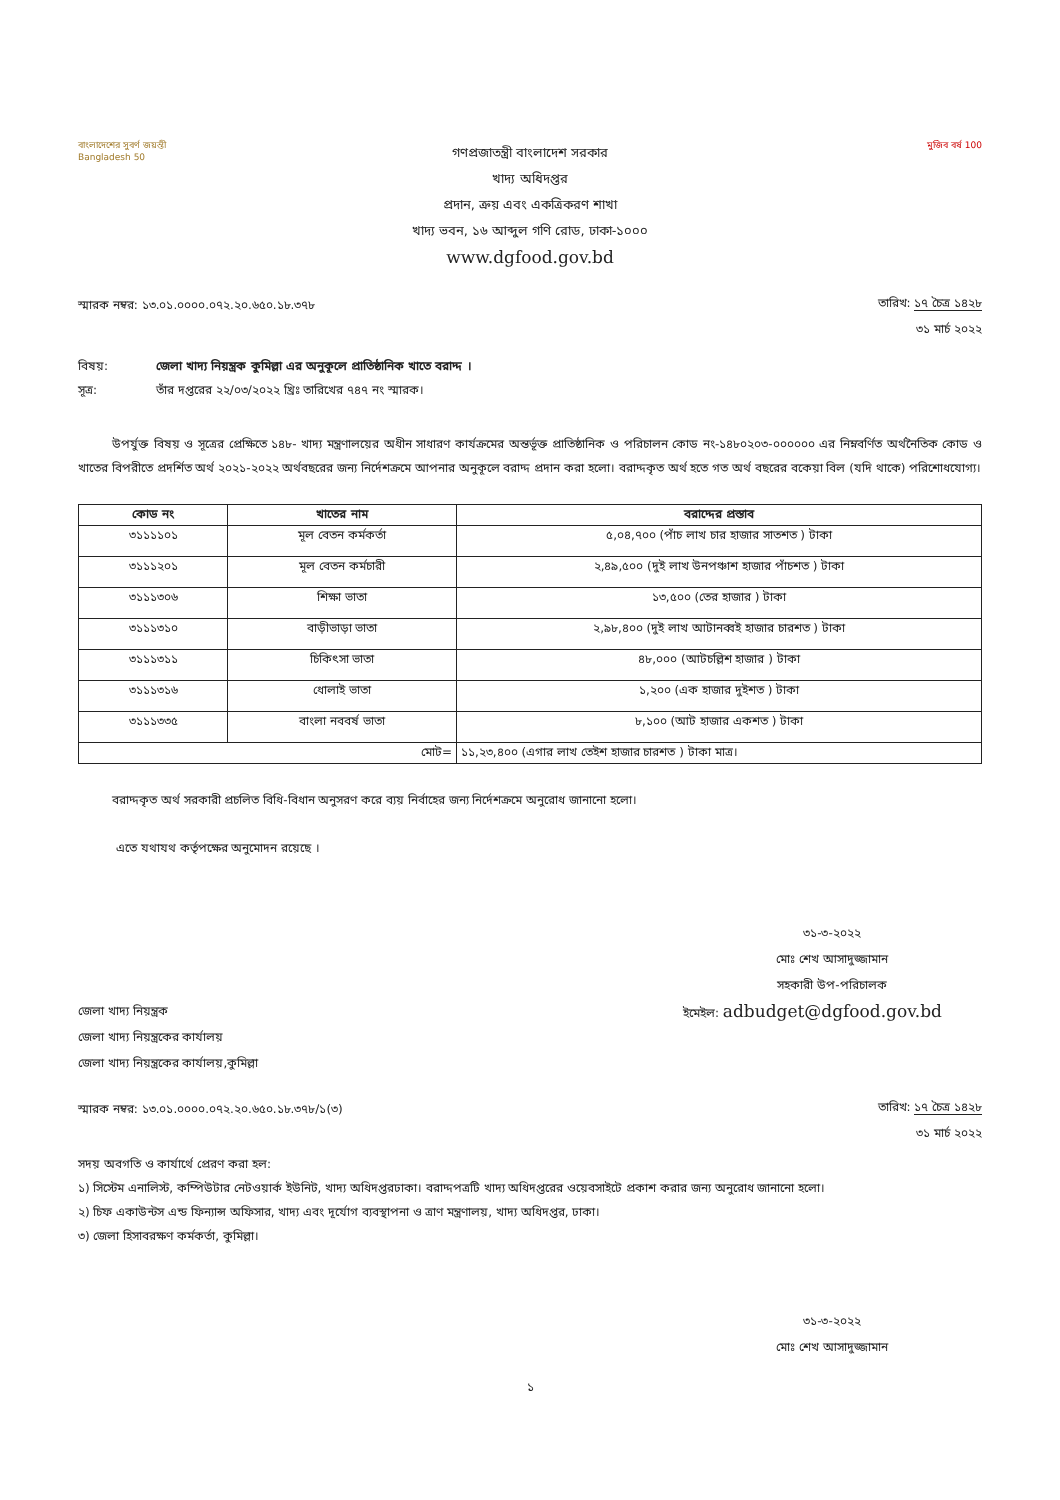বাংলাদেশের সুবর্ণ জয়ন্তী
Bangladesh 50
গণপ্রজাতন্ত্রী বাংলাদেশ সরকার
খাদ্য অধিদপ্তর
প্রদান, ক্রয় এবং একত্রিকরণ শাখা
খাদ্য ভবন, ১৬ আব্দুল গণি রোড, ঢাকা-১০০০
www.dgfood.gov.bd
মুজিব বর্ষ 100
স্মারক নম্বর: ১৩.০১.০০০০.০৭২.২০.৬৫০.১৮.৩৭৮
তারিখ: ১৭ চৈত্র ১৪২৮
৩১ মার্চ ২০২২
বিষয়: জেলা খাদ্য নিয়ন্ত্রক কুমিল্লা এর অনুকূলে প্রাতিষ্ঠানিক খাতে বরাদ্দ ।
সূত্র: তাঁর দপ্তরের ২২/০৩/২০২২ খ্রিঃ তারিখের ৭৪৭ নং স্মারক।
উপর্যুক্ত বিষয় ও সূত্রের প্রেক্ষিতে ১৪৮- খাদ্য মন্ত্রণালয়ের অধীন সাধারণ কার্যক্রমের অন্তর্ভূক্ত প্রাতিষ্ঠানিক ও পরিচালন কোড নং-১৪৮০২০৩-০০০০০০ এর নিম্নবর্ণিত অর্থনৈতিক কোড ও খাতের বিপরীতে প্রদর্শিত অর্থ ২০২১-২০২২ অর্থবছরের জন্য নির্দেশক্রমে আপনার অনুকূলে বরাদ্দ প্রদান করা হলো। বরাদ্দকৃত অর্থ হতে গত অর্থ বছরের বকেয়া বিল (যদি থাকে) পরিশোধযোগ্য।
| কোড নং | খাতের নাম | বরাদ্দের প্রস্তাব |
| --- | --- | --- |
| ৩১১১১০১ | মূল বেতন কর্মকর্তা | ৫,০৪,৭০০ (পাঁচ লাখ চার হাজার সাতশত ) টাকা |
| ৩১১১২০১ | মূল বেতন কর্মচারী | ২,৪৯,৫০০ (দুই লাখ উনপঞ্চাশ হাজার পাঁচশত ) টাকা |
| ৩১১১৩০৬ | শিক্ষা ভাতা | ১৩,৫০০ (তের হাজার ) টাকা |
| ৩১১১৩১০ | বাড়ীভাড়া ভাতা | ২,৯৮,৪০০ (দুই লাখ আটানব্বই হাজার চারশত ) টাকা |
| ৩১১১৩১১ | চিকিৎসা ভাতা | ৪৮,০০০ (আটচল্লিশ হাজার ) টাকা |
| ৩১১১৩১৬ | ধোলাই ভাতা | ১,২০০ (এক হাজার দুইশত ) টাকা |
| ৩১১১৩৩৫ | বাংলা নববর্ষ ভাতা | ৮,১০০ (আট হাজার একশত ) টাকা |
| মোট= | | ১১,২৩,৪০০ (এগার লাখ তেইশ হাজার চারশত ) টাকা মাত্র। |
বরাদ্দকৃত অর্থ সরকারী প্রচলিত বিধি-বিধান অনুসরণ করে ব্যয় নির্বাহের জন্য নির্দেশক্রমে অনুরোধ জানানো হলো।
এতে যথাযথ কর্তৃপক্ষের অনুমোদন রয়েছে ।
৩১-৩-২০২২
মোঃ শেখ আসাদুজ্জামান
সহকারী উপ-পরিচালক
জেলা খাদ্য নিয়ন্ত্রক
জেলা খাদ্য নিয়ন্ত্রকের কার্যালয়
জেলা খাদ্য নিয়ন্ত্রকের কার্যালয়,কুমিল্লা
ইমেইল: adbudget@dgfood.gov.bd
স্মারক নম্বর: ১৩.০১.০০০০.০৭২.২০.৬৫০.১৮.৩৭৮/১(৩)
তারিখ: ১৭ চৈত্র ১৪২৮
৩১ মার্চ ২০২২
সদয় অবগতি ও কার্যার্থে প্রেরণ করা হল:
১) সিস্টেম এনালিস্ট, কম্পিউটার নেটওয়ার্ক ইউনিট, খাদ্য অধিদপ্তরঢাকা। বরাদ্দপত্রটি খাদ্য অধিদপ্তরের ওয়েবসাইটে প্রকাশ করার জন্য অনুরোধ জানানো হলো।
২) চিফ একাউন্টস এন্ড ফিন্যান্স অফিসার, খাদ্য এবং দূর্যোগ ব্যবস্থাপনা ও ত্রাণ মন্ত্রণালয়, খাদ্য অধিদপ্তর, ঢাকা।
৩) জেলা হিসাবরক্ষণ কর্মকর্তা, কুমিল্লা।
৩১-৩-২০২২
মোঃ শেখ আসাদুজ্জামান
১